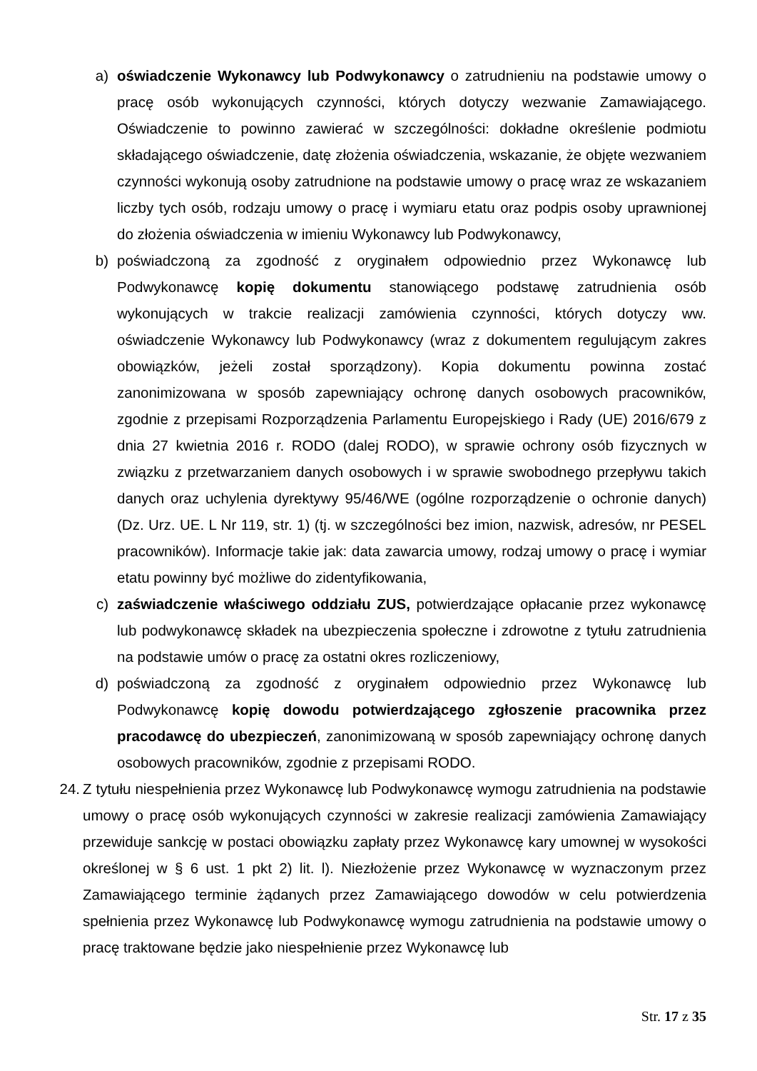a) oświadczenie Wykonawcy lub Podwykonawcy o zatrudnieniu na podstawie umowy o pracę osób wykonujących czynności, których dotyczy wezwanie Zamawiającego. Oświadczenie to powinno zawierać w szczególności: dokładne określenie podmiotu składającego oświadczenie, datę złożenia oświadczenia, wskazanie, że objęte wezwaniem czynności wykonują osoby zatrudnione na podstawie umowy o pracę wraz ze wskazaniem liczby tych osób, rodzaju umowy o pracę i wymiaru etatu oraz podpis osoby uprawnionej do złożenia oświadczenia w imieniu Wykonawcy lub Podwykonawcy,
b) poświadczoną za zgodność z oryginałem odpowiednio przez Wykonawcę lub Podwykonawcę kopię dokumentu stanowiącego podstawę zatrudnienia osób wykonujących w trakcie realizacji zamówienia czynności, których dotyczy ww. oświadczenie Wykonawcy lub Podwykonawcy (wraz z dokumentem regulującym zakres obowiązków, jeżeli został sporządzony). Kopia dokumentu powinna zostać zanonimizowana w sposób zapewniający ochronę danych osobowych pracowników, zgodnie z przepisami Rozporządzenia Parlamentu Europejskiego i Rady (UE) 2016/679 z dnia 27 kwietnia 2016 r. RODO (dalej RODO), w sprawie ochrony osób fizycznych w związku z przetwarzaniem danych osobowych i w sprawie swobodnego przepływu takich danych oraz uchylenia dyrektywy 95/46/WE (ogólne rozporządzenie o ochronie danych) (Dz. Urz. UE. L Nr 119, str. 1) (tj. w szczególności bez imion, nazwisk, adresów, nr PESEL pracowników). Informacje takie jak: data zawarcia umowy, rodzaj umowy o pracę i wymiar etatu powinny być możliwe do zidentyfikowania,
c) zaświadczenie właściwego oddziału ZUS, potwierdzające opłacanie przez wykonawcę lub podwykonawcę składek na ubezpieczenia społeczne i zdrowotne z tytułu zatrudnienia na podstawie umów o pracę za ostatni okres rozliczeniowy,
d) poświadczoną za zgodność z oryginałem odpowiednio przez Wykonawcę lub Podwykonawcę kopię dowodu potwierdzającego zgłoszenie pracownika przez pracodawcę do ubezpieczeń, zanonimizowaną w sposób zapewniający ochronę danych osobowych pracowników, zgodnie z przepisami RODO.
24.
Z tytułu niespełnienia przez Wykonawcę lub Podwykonawcę wymogu zatrudnienia na podstawie umowy o pracę osób wykonujących czynności w zakresie realizacji zamówienia Zamawiający przewiduje sankcję w postaci obowiązku zapłaty przez Wykonawcę kary umownej w wysokości określonej w § 6 ust. 1 pkt 2) lit. l). Niezłożenie przez Wykonawcę w wyznaczonym przez Zamawiającego terminie żądanych przez Zamawiającego dowodów w celu potwierdzenia spełnienia przez Wykonawcę lub Podwykonawcę wymogu zatrudnienia na podstawie umowy o pracę traktowane będzie jako niespełnienie przez Wykonawcę lub
Str. 17 z 35